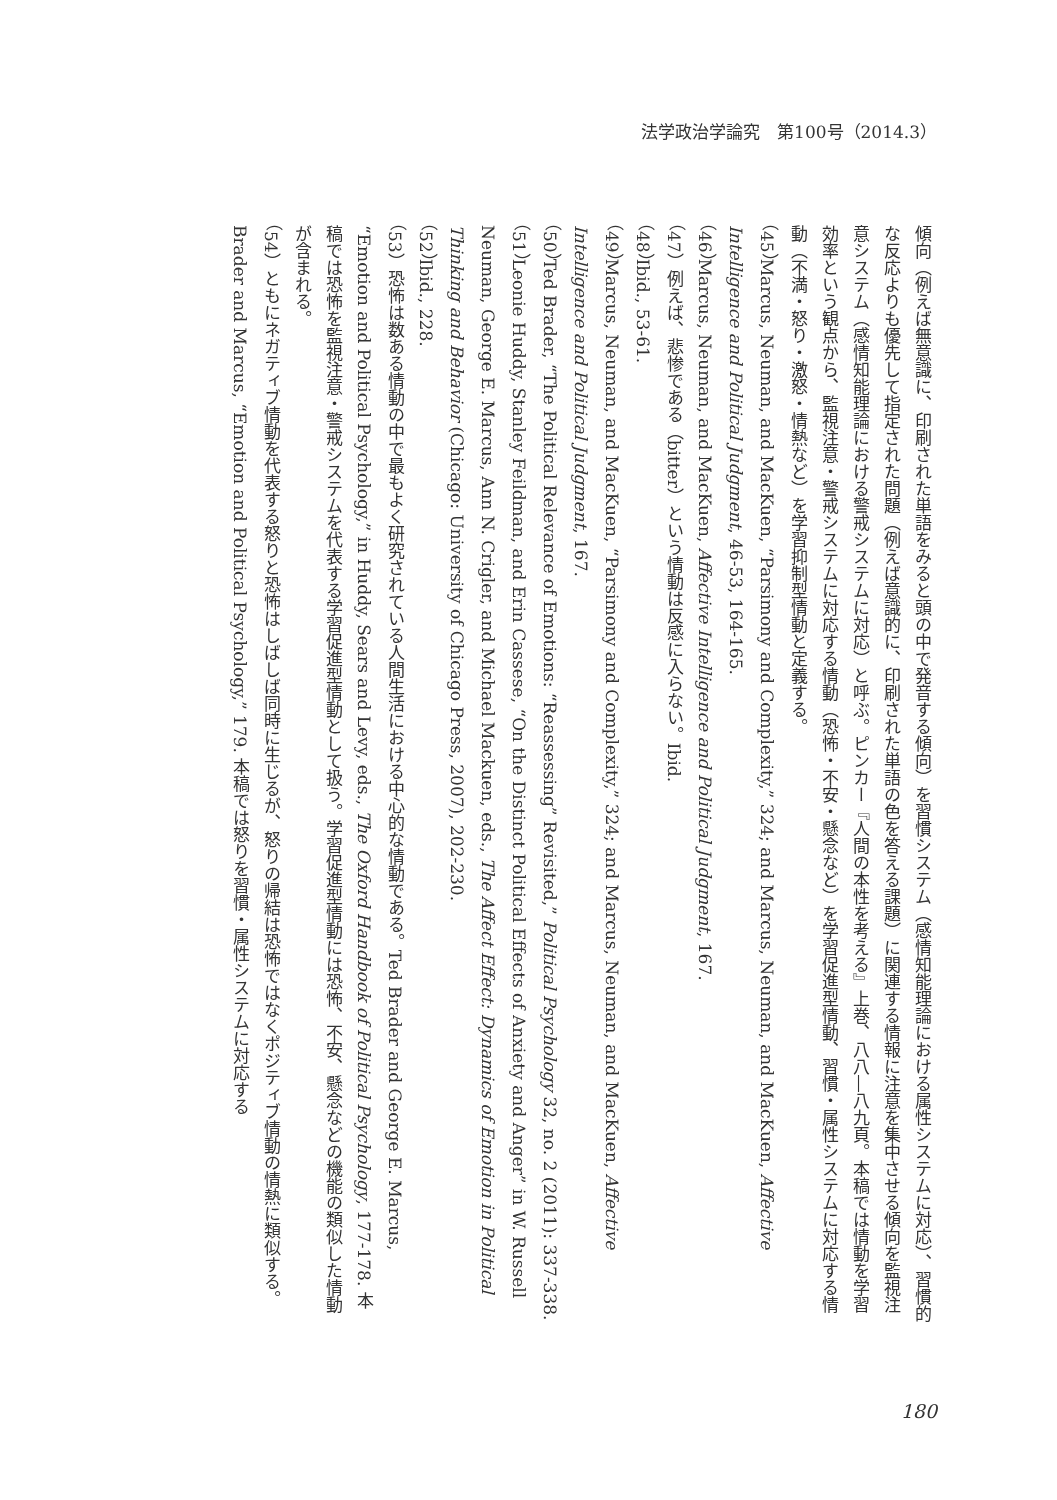法学政治学論究　第100号（2014.3）
傾向（例えば無意識に、印刷された単語をみると頭の中で発音する傾向）を習慣システム（感情知能理論における属性システムに対応）、習慣的な反応よりも優先して指定された問題（例えば意識的に、印刷された単語の色を答える課題）に関連する情報に注意を集中させる傾向を監視注意システム（感情知能理論における警戒システムに対応）と呼ぶ。ピンカー『人間の本性を考える』上巻、八八―八九頁。本稿では情動を学習効率という観点から、監視注意・警戒システムに対応する情動（恐怖・不安・懸念など）を学習促進型情動、習慣・属性システムに対応する情動（不満・怒り・激怒・情熱など）を学習抑制型情動と定義する。
（45）Marcus, Neuman, and MacKuen, “Parsimony and Complexity,” 324; and Marcus, Neuman, and MacKuen, Affective Intelligence and Political Judgment, 46-53, 164-165.
（46）Marcus, Neuman, and MacKuen, Affective Intelligence and Political Judgment, 167.
（47）例えば、悲惨である（bitter）という情動は反感に入らない。Ibid.
（48）Ibid., 53-61.
（49）Marcus, Neuman, and MacKuen, “Parsimony and Complexity,” 324; and Marcus, Neuman, and MacKuen, Affective Intelligence and Political Judgment, 167.
（50）Ted Brader, “The Political Relevance of Emotions: “Reassessing” Revisited,” Political Psychology 32, no. 2 (2011): 337-338.
（51）Leonie Huddy, Stanley Feildman, and Erin Cassese, “On the Distinct Political Effects of Anxiety and Anger” in W. Russell Neuman, George E. Marcus, Ann N. Crigler, and Michael Mackuen, eds., The Affect Effect: Dynamics of Emotion in Political Thinking and Behavior (Chicago: University of Chicago Press, 2007), 202-230.
（52）Ibid., 228.
（53）恐怖は数ある情動の中で最もよく研究されている人間生活における中心的な情動である。Ted Brader and George E. Marcus, “Emotion and Political Psychology,” in Huddy, Sears and Levy, eds., The Oxford Handbook of Political Psychology, 177-178. 本稿では恐怖を監視注意・警戒システムを代表する学習促進型情動として扱う。学習促進型情動には恐怖、不安、懸念などの機能の類似した情動が含まれる。
（54）ともにネガティブ情動を代表する怒りと恐怖はしばしば同時に生じるが、怒りの帰結は恐怖ではなくポジティブ情動の情熱に類似する。Brader and Marcus, “Emotion and Political Psychology,” 179. 本稿では怒りを習慣・属性システムに対応する
180